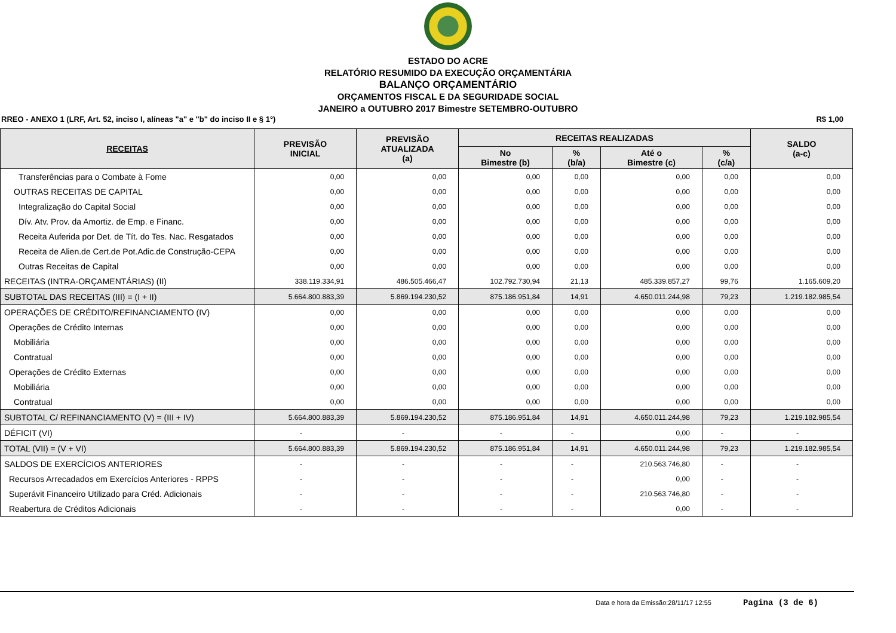ESTADO DO ACRE
RELATÓRIO RESUMIDO DA EXECUÇÃO ORÇAMENTÁRIA
BALANÇO ORÇAMENTÁRIO
ORÇAMENTOS FISCAL E DA SEGURIDADE SOCIAL
JANEIRO a OUTUBRO 2017 Bimestre SETEMBRO-OUTUBRO
RREO - ANEXO 1 (LRF, Art. 52, inciso I, alíneas "a" e "b" do inciso II e § 1°) R$ 1,00
| RECEITAS | PREVISÃO INICIAL | PREVISÃO ATUALIZADA (a) | RECEITAS REALIZADAS | | | | SALDO (a-c) |
| --- | --- | --- | --- | --- | --- | --- | --- |
| | | | No Bimestre (b) | % (b/a) | Até o Bimestre (c) | % (c/a) | |
| Transferências para o Combate à Fome | 0,00 | 0,00 | 0,00 | 0,00 | 0,00 | 0,00 | 0,00 |
| OUTRAS RECEITAS DE CAPITAL | 0,00 | 0,00 | 0,00 | 0,00 | 0,00 | 0,00 | 0,00 |
| Integralização do Capital Social | 0,00 | 0,00 | 0,00 | 0,00 | 0,00 | 0,00 | 0,00 |
| Dív. Atv. Prov. da Amortiz. de Emp. e Financ. | 0,00 | 0,00 | 0,00 | 0,00 | 0,00 | 0,00 | 0,00 |
| Receita Auferida por Det. de Tít. do Tes. Nac. Resgatados | 0,00 | 0,00 | 0,00 | 0,00 | 0,00 | 0,00 | 0,00 |
| Receita de Alien.de Cert.de Pot.Adic.de Construção-CEPA | 0,00 | 0,00 | 0,00 | 0,00 | 0,00 | 0,00 | 0,00 |
| Outras Receitas de Capital | 0,00 | 0,00 | 0,00 | 0,00 | 0,00 | 0,00 | 0,00 |
| RECEITAS (INTRA-ORÇAMENTÁRIAS) (II) | 338.119.334,91 | 486.505.466,47 | 102.792.730,94 | 21,13 | 485.339.857,27 | 99,76 | 1.165.609,20 |
| SUBTOTAL DAS RECEITAS (III) = (I + II) | 5.664.800.883,39 | 5.869.194.230,52 | 875.186.951,84 | 14,91 | 4.650.011.244,98 | 79,23 | 1.219.182.985,54 |
| OPERAÇÕES DE CRÉDITO/REFINANCIAMENTO (IV) | 0,00 | 0,00 | 0,00 | 0,00 | 0,00 | 0,00 | 0,00 |
| Operações de Crédito Internas | 0,00 | 0,00 | 0,00 | 0,00 | 0,00 | 0,00 | 0,00 |
| Mobiliária | 0,00 | 0,00 | 0,00 | 0,00 | 0,00 | 0,00 | 0,00 |
| Contratual | 0,00 | 0,00 | 0,00 | 0,00 | 0,00 | 0,00 | 0,00 |
| Operações de Crédito Externas | 0,00 | 0,00 | 0,00 | 0,00 | 0,00 | 0,00 | 0,00 |
| Mobiliária | 0,00 | 0,00 | 0,00 | 0,00 | 0,00 | 0,00 | 0,00 |
| Contratual | 0,00 | 0,00 | 0,00 | 0,00 | 0,00 | 0,00 | 0,00 |
| SUBTOTAL C/ REFINANCIAMENTO (V) = (III + IV) | 5.664.800.883,39 | 5.869.194.230,52 | 875.186.951,84 | 14,91 | 4.650.011.244,98 | 79,23 | 1.219.182.985,54 |
| DÉFICIT (VI) | - | - | - | - | 0,00 | - | - |
| TOTAL (VII) = (V + VI) | 5.664.800.883,39 | 5.869.194.230,52 | 875.186.951,84 | 14,91 | 4.650.011.244,98 | 79,23 | 1.219.182.985,54 |
| SALDOS DE EXERCÍCIOS ANTERIORES | - | - | - | - | 210.563.746,80 | - | - |
| Recursos Arrecadados em Exercícios Anteriores - RPPS | - | - | - | - | 0,00 | - | - |
| Superávit Financeiro Utilizado para Créd. Adicionais | - | - | - | - | 210.563.746,80 | - | - |
| Reabertura de Créditos Adicionais | - | - | - | - | 0,00 | - | - |
Data e hora da Emissão:28/11/17 12:55 Pagina (3 de 6)